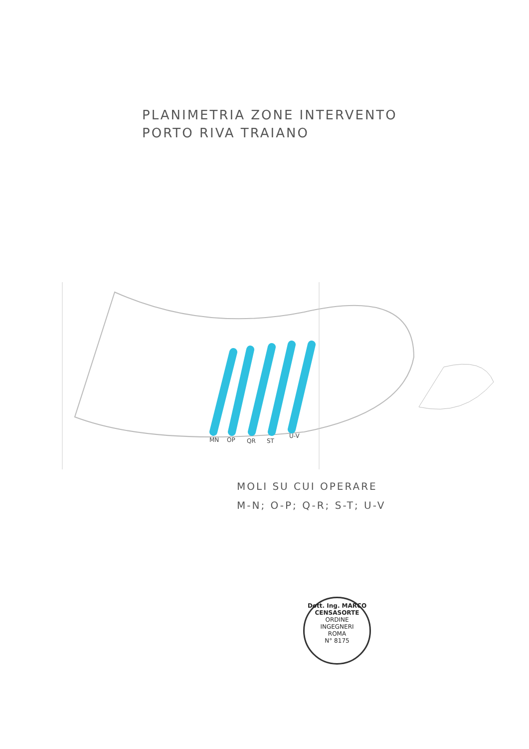PLANIMETRIA ZONE INTERVENTO
PORTO RIVA TRAIANO
MN
OP
QR
ST
U-V
MOLI SU CUI OPERARE
M-N; O-P; Q-R; S-T; U-V
Dott. Ing. MARCO CENSASORTE
ORDINE
INGEGNERI
ROMA
N° 8175